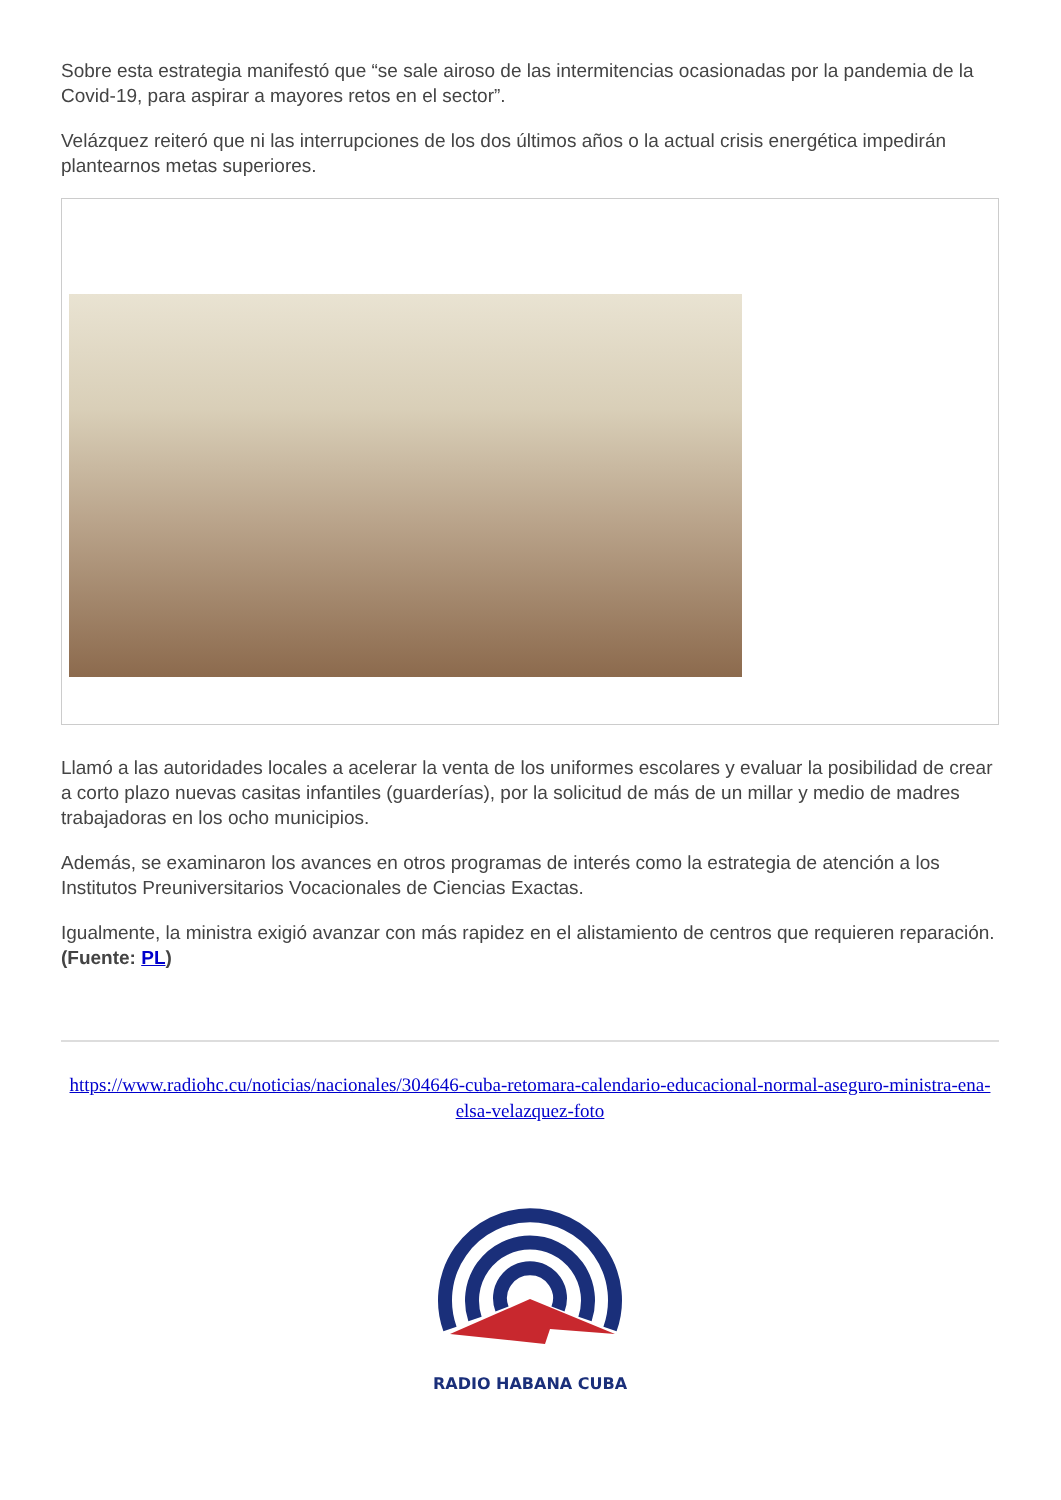Sobre esta estrategia manifestó que “se sale airoso de las intermitencias ocasionadas por la pandemia de la Covid-19, para aspirar a mayores retos en el sector”.
Velázquez reiteró que ni las interrupciones de los dos últimos años o la actual crisis energética impedirán plantearnos metas superiores.
Llamó a las autoridades locales a acelerar la venta de los uniformes escolares y evaluar la posibilidad de crear a corto plazo nuevas casitas infantiles (guarderías), por la solicitud de más de un millar y medio de madres trabajadoras en los ocho municipios.
Además, se examinaron los avances en otros programas de interés como la estrategia de atención a los Institutos Preuniversitarios Vocacionales de Ciencias Exactas.
Igualmente, la ministra exigió avanzar con más rapidez en el alistamiento de centros que requieren reparación. (Fuente: PL)
https://www.radiohc.cu/noticias/nacionales/304646-cuba-retomara-calendario-educacional-normal-aseguro-ministra-ena-elsa-velazquez-foto
RADIO HABANA CUBA